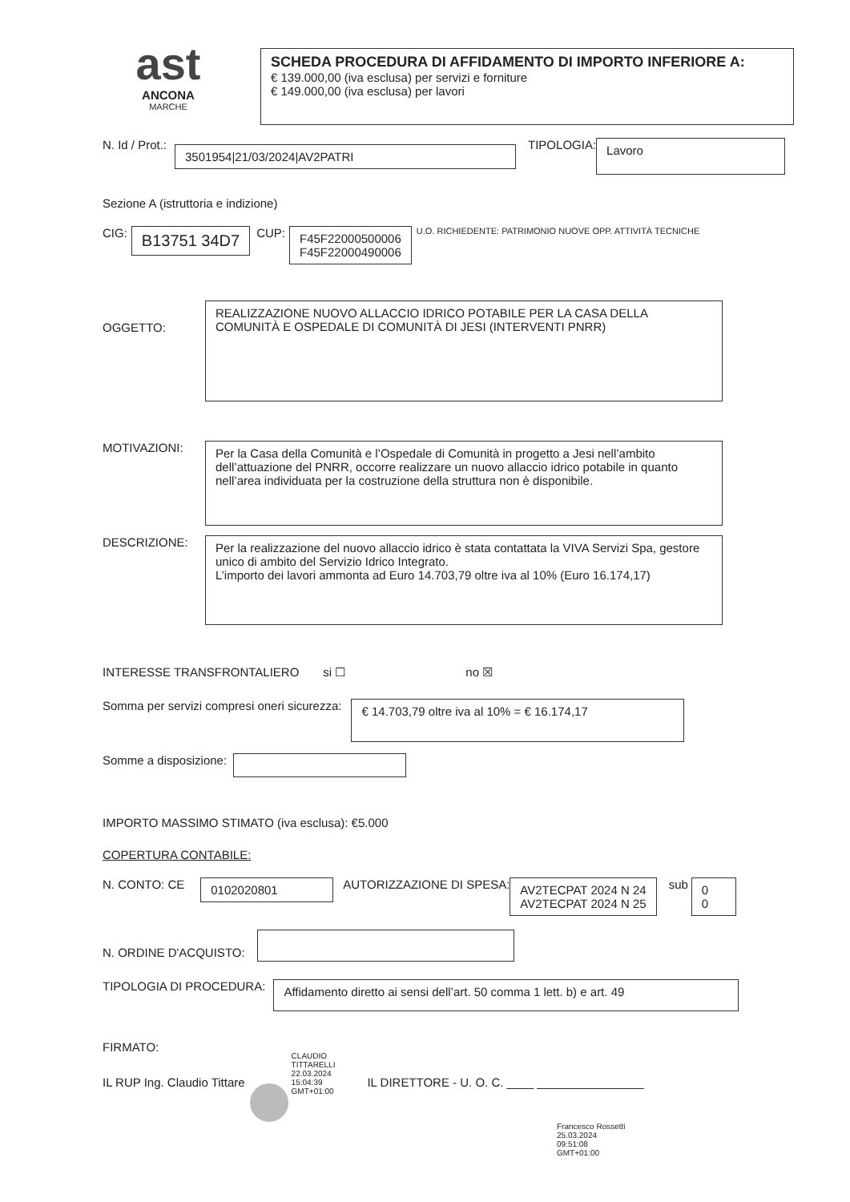ast
ANCONA
MARCHE
SCHEDA PROCEDURA DI AFFIDAMENTO DI IMPORTO INFERIORE A:
€ 139.000,00 (iva esclusa) per servizi e forniture
€ 149.000,00 (iva esclusa) per lavori
N. Id / Prot.:
3501954|21/03/2024|AV2PATRI
TIPOLOGIA:
Lavoro
Sezione A (istruttoria e indizione)
CIG:
B13751 34D7
CUP:
F45F22000500006
F45F22000490006
U.O. RICHIEDENTE: PATRIMONIO NUOVE OPP. ATTIVITÀ TECNICHE
OGGETTO:
REALIZZAZIONE NUOVO ALLACCIO IDRICO POTABILE PER LA CASA DELLA COMUNITÀ E OSPEDALE DI COMUNITÀ DI JESI (INTERVENTI PNRR)
MOTIVAZIONI:
Per la Casa della Comunità e l’Ospedale di Comunità in progetto a Jesi nell’ambito dell’attuazione del PNRR, occorre realizzare un nuovo allaccio idrico potabile in quanto nell’area individuata per la costruzione della struttura non è disponibile.
DESCRIZIONE:
Per la realizzazione del nuovo allaccio idrico è stata contattata la VIVA Servizi Spa, gestore unico di ambito del Servizio Idrico Integrato.
L’importo dei lavori ammonta ad Euro 14.703,79 oltre iva al 10% (Euro 16.174,17)
INTERESSE TRANSFRONTALIERO si ☐ no ☒
Somma per servizi compresi oneri sicurezza:
€ 14.703,79 oltre iva al 10% = € 16.174,17
Somme a disposizione:
IMPORTO MASSIMO STIMATO (iva esclusa): €5.000
COPERTURA CONTABILE:
N. CONTO: CE
0102020801
AUTORIZZAZIONE DI SPESA:
AV2TECPAT 2024 N 24
AV2TECPAT 2024 N 25
sub
0
0
N. ORDINE D'ACQUISTO:
TIPOLOGIA DI PROCEDURA:
Affidamento diretto ai sensi dell’art. 50 comma 1 lett. b) e art. 49
FIRMATO:
IL RUP Ing. Claudio Tittare
CLAUDIO
TITTARELLI
22.03.2024
15:04:39
GMT+01:00
IL DIRETTORE - U. O. C. ____ ________________
Francesco Rossetti
25.03.2024
09:51:08
GMT+01:00